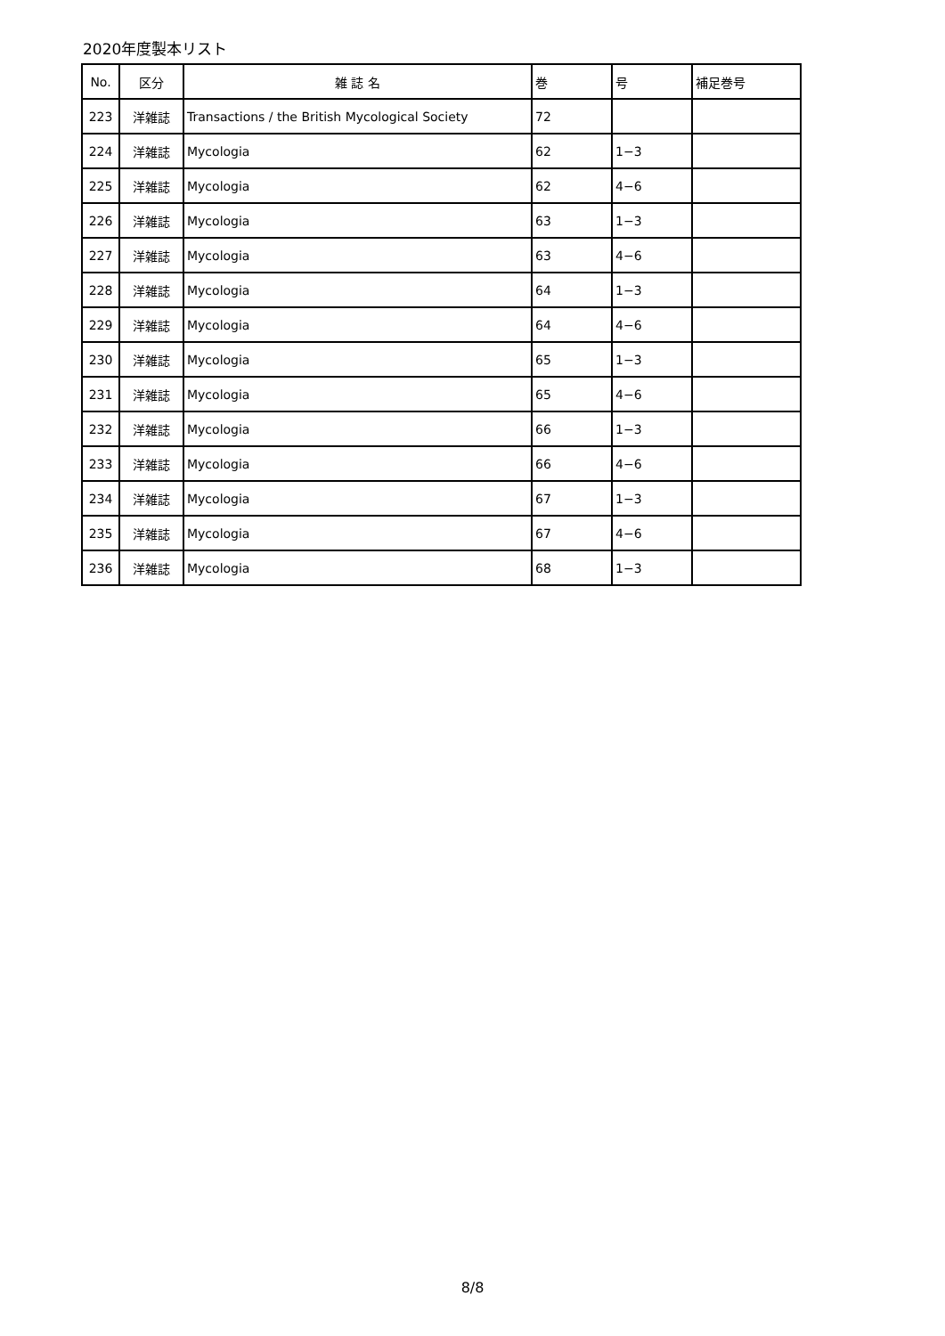2020年度製本リスト
| No. | 区分 | 雑 誌 名 | 巻 | 号 | 補足巻号 |
| --- | --- | --- | --- | --- | --- |
| 223 | 洋雑誌 | Transactions / the British Mycological Society | 72 | | |
| 224 | 洋雑誌 | Mycologia | 62 | 1−3 | |
| 225 | 洋雑誌 | Mycologia | 62 | 4−6 | |
| 226 | 洋雑誌 | Mycologia | 63 | 1−3 | |
| 227 | 洋雑誌 | Mycologia | 63 | 4−6 | |
| 228 | 洋雑誌 | Mycologia | 64 | 1−3 | |
| 229 | 洋雑誌 | Mycologia | 64 | 4−6 | |
| 230 | 洋雑誌 | Mycologia | 65 | 1−3 | |
| 231 | 洋雑誌 | Mycologia | 65 | 4−6 | |
| 232 | 洋雑誌 | Mycologia | 66 | 1−3 | |
| 233 | 洋雑誌 | Mycologia | 66 | 4−6 | |
| 234 | 洋雑誌 | Mycologia | 67 | 1−3 | |
| 235 | 洋雑誌 | Mycologia | 67 | 4−6 | |
| 236 | 洋雑誌 | Mycologia | 68 | 1−3 | |
8/8